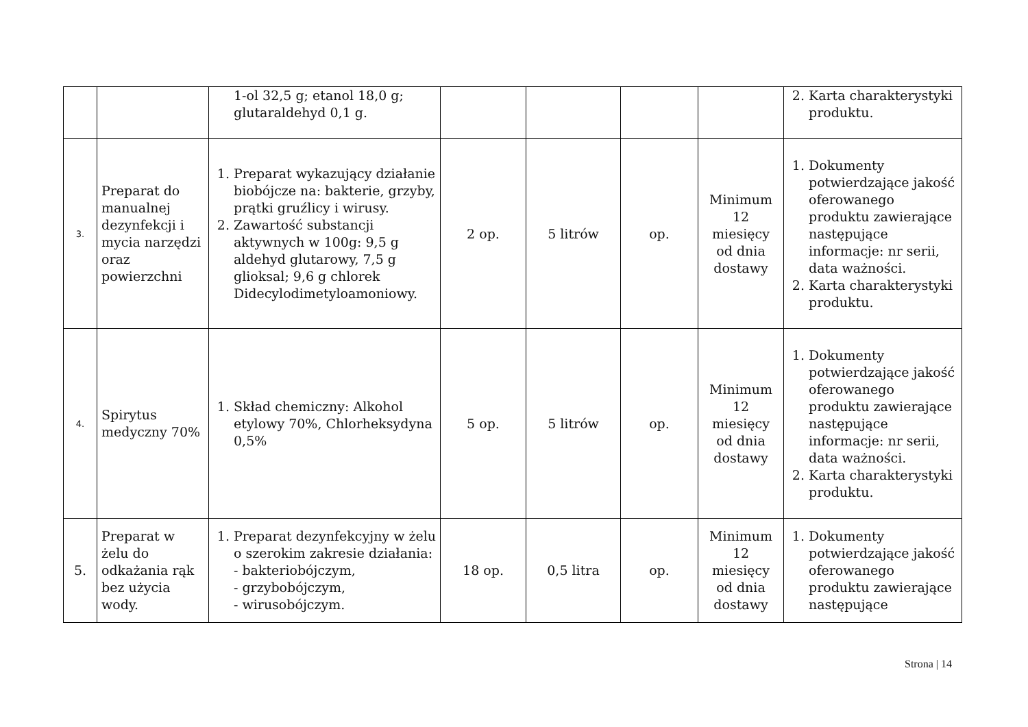| | | 1-ol 32,5 g; etanol 18,0 g; glutaraldehyd 0,1 g. | | | | | 2. Karta charakterystyki produktu. |
| 3. | Preparat do manualnej dezynfekcji i mycia narzędzi oraz powierzchni | 1. Preparat wykazujący działanie biobójcze na: bakterie, grzyby, prątki gruźlicy i wirusy. 2. Zawartość substancji aktywnych w 100g: 9,5 g aldehyd glutarowy, 7,5 g glioksal; 9,6 g chlorek Didecylodimetyloamoniowy. | 2 op. | 5 litrów | op. | Minimum 12 miesięcy od dnia dostawy | 1. Dokumenty potwierdzające jakość oferowanego produktu zawierające następujące informacje: nr serii, data ważności. 2. Karta charakterystyki produktu. |
| 4. | Spirytus medyczny 70% | 1. Skład chemiczny: Alkohol etylowy 70%, Chlorheksydyna 0,5% | 5 op. | 5 litrów | op. | Minimum 12 miesięcy od dnia dostawy | 1. Dokumenty potwierdzające jakość oferowanego produktu zawierające następujące informacje: nr serii, data ważności. 2. Karta charakterystyki produktu. |
| 5. | Preparat w żelu do odkażania rąk bez użycia wody. | 1. Preparat dezynfekcyjny w żelu o szerokim zakresie działania: - bakteriobójczym, - grzybobójczym, - wirusobójczym. | 18 op. | 0,5 litra | op. | Minimum 12 miesięcy od dnia dostawy | 1. Dokumenty potwierdzające jakość oferowanego produktu zawierające następujące |
Strona | 14